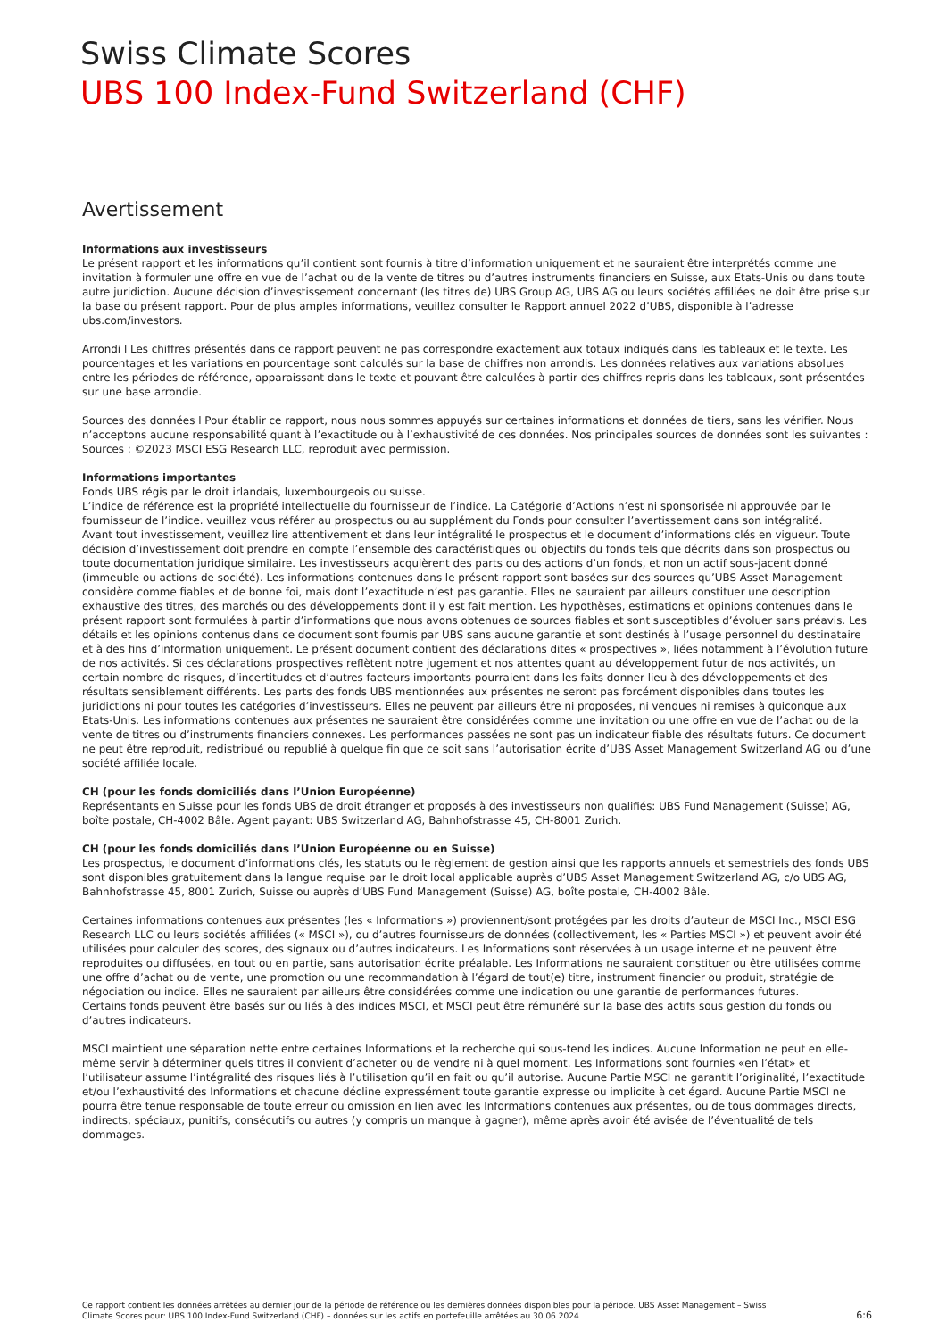Swiss Climate Scores
UBS 100 Index-Fund Switzerland (CHF)
Avertissement
Informations aux investisseurs
Le présent rapport et les informations qu’il contient sont fournis à titre d’information uniquement et ne sauraient être interprétés comme une invitation à formuler une offre en vue de l’achat ou de la vente de titres ou d’autres instruments financiers en Suisse, aux Etats-Unis ou dans toute autre juridiction. Aucune décision d’investissement concernant (les titres de) UBS Group AG, UBS AG ou leurs sociétés affiliées ne doit être prise sur la base du présent rapport. Pour de plus amples informations, veuillez consulter le Rapport annuel 2022 d’UBS, disponible à l’adresse ubs.com/investors.
Arrondi l Les chiffres présentés dans ce rapport peuvent ne pas correspondre exactement aux totaux indiqués dans les tableaux et le texte. Les pourcentages et les variations en pourcentage sont calculés sur la base de chiffres non arrondis. Les données relatives aux variations absolues entre les périodes de référence, apparaissant dans le texte et pouvant être calculées à partir des chiffres repris dans les tableaux, sont présentées sur une base arrondie.
Sources des données l Pour établir ce rapport, nous nous sommes appuyés sur certaines informations et données de tiers, sans les vérifier. Nous n’acceptons aucune responsabilité quant à l’exactitude ou à l’exhaustivité de ces données. Nos principales sources de données sont les suivantes : Sources : ©2023 MSCI ESG Research LLC, reproduit avec permission.
Informations importantes
Fonds UBS régis par le droit irlandais, luxembourgeois ou suisse.
L’indice de référence est la propriété intellectuelle du fournisseur de l’indice. La Catégorie d’Actions n’est ni sponsorisée ni approuvée par le fournisseur de l’indice. veuillez vous référer au prospectus ou au supplément du Fonds pour consulter l’avertissement dans son intégralité.
Avant tout investissement, veuillez lire attentivement et dans leur intégralité le prospectus et le document d’informations clés en vigueur. Toute décision d’investissement doit prendre en compte l’ensemble des caractéristiques ou objectifs du fonds tels que décrits dans son prospectus ou toute documentation juridique similaire. Les investisseurs acquièrent des parts ou des actions d’un fonds, et non un actif sous-jacent donné (immeuble ou actions de société). Les informations contenues dans le présent rapport sont basées sur des sources qu’UBS Asset Management considère comme fiables et de bonne foi, mais dont l’exactitude n’est pas garantie. Elles ne sauraient par ailleurs constituer une description exhaustive des titres, des marchés ou des développements dont il y est fait mention. Les hypothèses, estimations et opinions contenues dans le présent rapport sont formulées à partir d’informations que nous avons obtenues de sources fiables et sont susceptibles d’évoluer sans préavis. Les détails et les opinions contenus dans ce document sont fournis par UBS sans aucune garantie et sont destinés à l’usage personnel du destinataire et à des fins d’information uniquement. Le présent document contient des déclarations dites « prospectives », liées notamment à l’évolution future de nos activités. Si ces déclarations prospectives reflètent notre jugement et nos attentes quant au développement futur de nos activités, un certain nombre de risques, d’incertitudes et d’autres facteurs importants pourraient dans les faits donner lieu à des développements et des résultats sensiblement différents. Les parts des fonds UBS mentionnées aux présentes ne seront pas forcément disponibles dans toutes les juridictions ni pour toutes les catégories d’investisseurs. Elles ne peuvent par ailleurs être ni proposées, ni vendues ni remises à quiconque aux Etats-Unis. Les informations contenues aux présentes ne sauraient être considérées comme une invitation ou une offre en vue de l’achat ou de la vente de titres ou d’instruments financiers connexes. Les performances passées ne sont pas un indicateur fiable des résultats futurs. Ce document ne peut être reproduit, redistribué ou republié à quelque fin que ce soit sans l’autorisation écrite d’UBS Asset Management Switzerland AG ou d’une société affiliée locale.
CH (pour les fonds domiciliés dans l’Union Européenne)
Représentants en Suisse pour les fonds UBS de droit étranger et proposés à des investisseurs non qualifiés: UBS Fund Management (Suisse) AG, boîte postale, CH-4002 Bâle. Agent payant: UBS Switzerland AG, Bahnhofstrasse 45, CH-8001 Zurich.
CH (pour les fonds domiciliés dans l’Union Européenne ou en Suisse)
Les prospectus, le document d’informations clés, les statuts ou le règlement de gestion ainsi que les rapports annuels et semestriels des fonds UBS sont disponibles gratuitement dans la langue requise par le droit local applicable auprès d’UBS Asset Management Switzerland AG, c/o UBS AG, Bahnhofstrasse 45, 8001 Zurich, Suisse ou auprès d’UBS Fund Management (Suisse) AG, boîte postale, CH-4002 Bâle.
Certaines informations contenues aux présentes (les « Informations ») proviennent/sont protégées par les droits d’auteur de MSCI Inc., MSCI ESG Research LLC ou leurs sociétés affiliées (« MSCI »), ou d’autres fournisseurs de données (collectivement, les « Parties MSCI ») et peuvent avoir été utilisées pour calculer des scores, des signaux ou d’autres indicateurs. Les Informations sont réservées à un usage interne et ne peuvent être reproduites ou diffusées, en tout ou en partie, sans autorisation écrite préalable. Les Informations ne sauraient constituer ou être utilisées comme une offre d’achat ou de vente, une promotion ou une recommandation à l’égard de tout(e) titre, instrument financier ou produit, stratégie de négociation ou indice. Elles ne sauraient par ailleurs être considérées comme une indication ou une garantie de performances futures.
Certains fonds peuvent être basés sur ou liés à des indices MSCI, et MSCI peut être rémunéré sur la base des actifs sous gestion du fonds ou d’autres indicateurs.
MSCI maintient une séparation nette entre certaines Informations et la recherche qui sous-tend les indices. Aucune Information ne peut en elle-même servir à déterminer quels titres il convient d’acheter ou de vendre ni à quel moment. Les Informations sont fournies «en l’état» et l’utilisateur assume l’intégralité des risques liés à l’utilisation qu’il en fait ou qu’il autorise. Aucune Partie MSCI ne garantit l’originalité, l’exactitude et/ou l’exhaustivité des Informations et chacune décline expressément toute garantie expresse ou implicite à cet égard. Aucune Partie MSCI ne pourra être tenue responsable de toute erreur ou omission en lien avec les Informations contenues aux présentes, ou de tous dommages directs, indirects, spéciaux, punitifs, consécutifs ou autres (y compris un manque à gagner), même après avoir été avisée de l’éventualité de tels dommages.
Ce rapport contient les données arrêtées au dernier jour de la période de référence ou les dernières données disponibles pour la période. UBS Asset Management – Swiss
Climate Scores pour: UBS 100 Index-Fund Switzerland (CHF) – données sur les actifs en portefeuille arrêtées au 30.06.2024 6:6